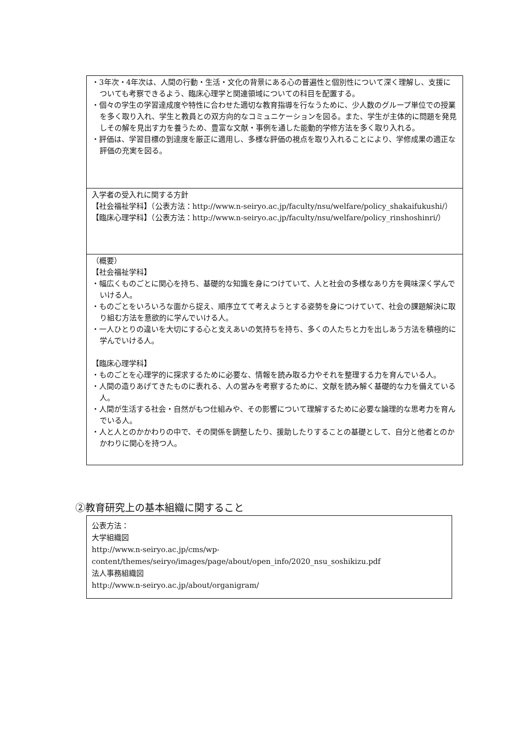・3年次・4年次は、人間の行動・生活・文化の背景にある心の普遍性と個別性について深く理解し、支援についても考察できるよう、臨床心理学と関連領域についての科目を配置する。
・個々の学生の学習達成度や特性に合わせた適切な教育指導を行なうために、少人数のグループ単位での授業を多く取り入れ、学生と教員との双方向的なコミュニケーションを図る。また、学生が主体的に問題を発見しその解を見出す力を養うため、豊富な文献・事例を通した能動的学修方法を多く取り入れる。
・評価は、学習目標の到達度を厳正に適用し、多様な評価の視点を取り入れることにより、学修成果の適正な評価の充実を図る。
入学者の受入れに関する方針
【社会福祉学科】（公表方法：http://www.n-seiryo.ac.jp/faculty/nsu/welfare/policy_shakaifukushi/）
【臨床心理学科】（公表方法：http://www.n-seiryo.ac.jp/faculty/nsu/welfare/policy_rinshoshinri/）
（概要）
【社会福祉学科】
・幅広くものごとに関心を持ち、基礎的な知識を身につけていて、人と社会の多様なあり方を興味深く学んでいける人。
・ものごとをいろいろな面から捉え、順序立てて考えようとする姿勢を身につけていて、社会の課題解決に取り組む方法を意欲的に学んでいける人。
・一人ひとりの違いを大切にする心と支えあいの気持ちを持ち、多くの人たちと力を出しあう方法を積極的に学んでいける人。
【臨床心理学科】
・ものごとを心理学的に探求するために必要な、情報を読み取る力やそれを整理する力を育んでいる人。
・人間の造りあげてきたものに表れる、人の営みを考察するために、文献を読み解く基礎的な力を備えている人。
・人間が生活する社会・自然がもつ仕組みや、その影響について理解するために必要な論理的な思考力を育んでいる人。
・人と人とのかかわりの中で、その関係を調整したり、援助したりすることの基礎として、自分と他者とのかかわりに関心を持つ人。
②教育研究上の基本組織に関すること
公表方法：
大学組織図
http://www.n-seiryo.ac.jp/cms/wp-content/themes/seiryo/images/page/about/open_info/2020_nsu_soshikizu.pdf
法人事務組織図
http://www.n-seiryo.ac.jp/about/organigram/